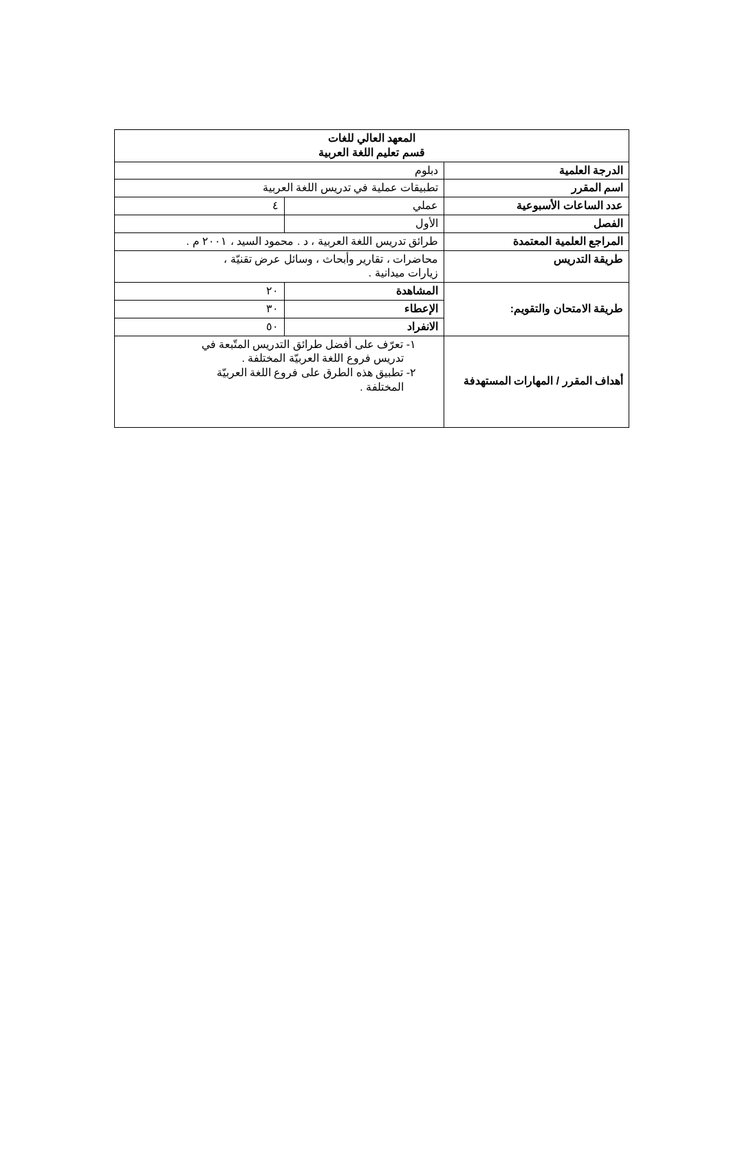| المعهد العالي للغات قسم تعليم اللغة العربية | | |
| الدرجة العلمية | دبلوم | |
| اسم المقرر | تطبيقات عملية في تدريس اللغة العربية | |
| عدد الساعات الأسبوعية | عملي | ٤ |
| الفصل | الأول | |
| المراجع العلمية المعتمدة | طرائق تدريس اللغة العربية ، د . محمود السيد ، ٢٠٠١ م . | |
| طريقة التدريس | محاضرات ، تقارير وأبحاث ، وسائل عرض تقنيّة ، زيارات ميدانية . | |
| طريقة الامتحان والتقويم: | المشاهدة | ٢٠ |
| | الإعطاء | ٣٠ |
| | الانفراد | ٥٠ |
| أهداف المقرر / المهارات المستهدفة | ١- تعرّف على أفضل طرائق التدريس المتّبعة في تدريس فروع اللغة العربيّة المختلفة . ٢- تطبيق هذه الطرق على فروع اللغة العربيّة المختلفة . | |